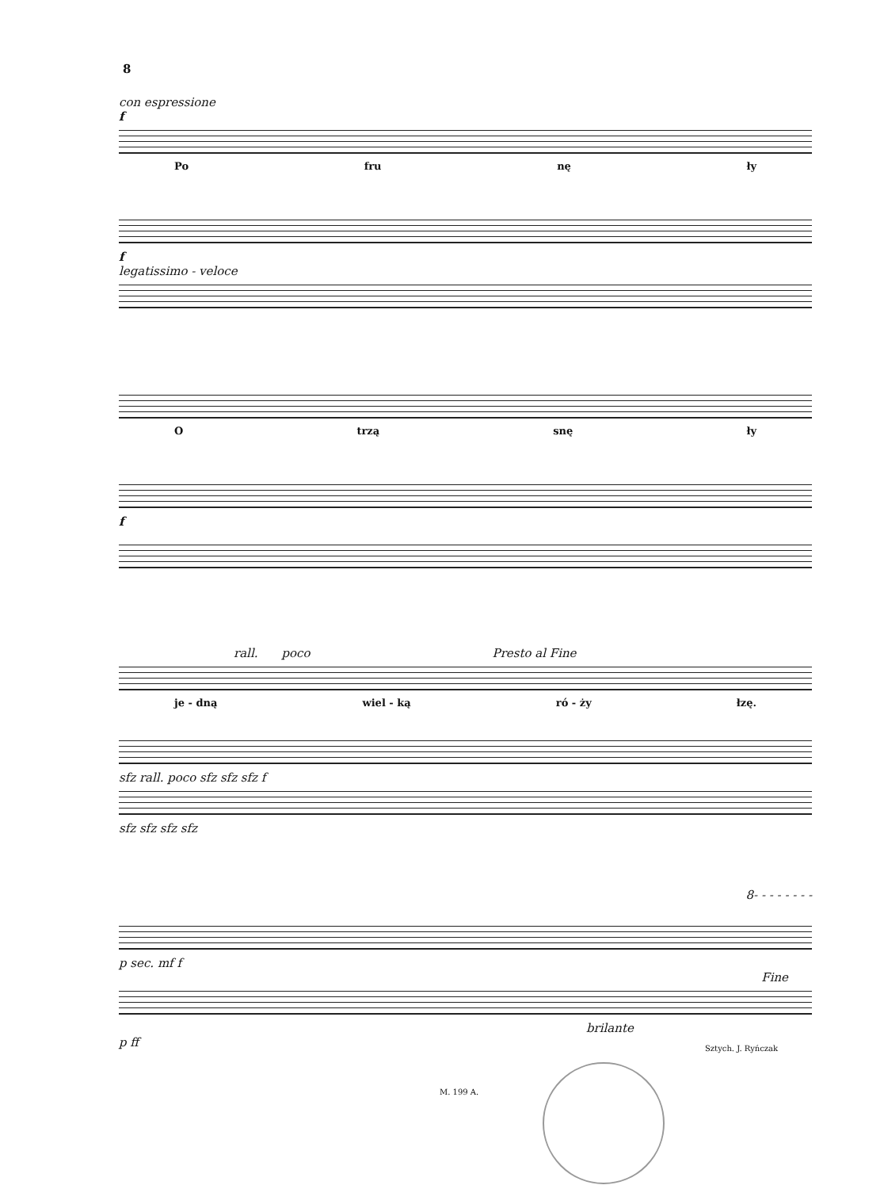8
con espressione
f
Po fru nę ły
f
legatissimo - veloce
Otrzą snę ły
f
rall. poco Presto al Fine
je - dną wiel - ką ró - ży łzę.
sfz rall. poco sfz sfz sfz f
sfz sfz sfz sfz
8- - - - - - - -
p sec. mf f
Fine
brilante
p ff
Sztych. J. Ryńczak
M. 199 A.